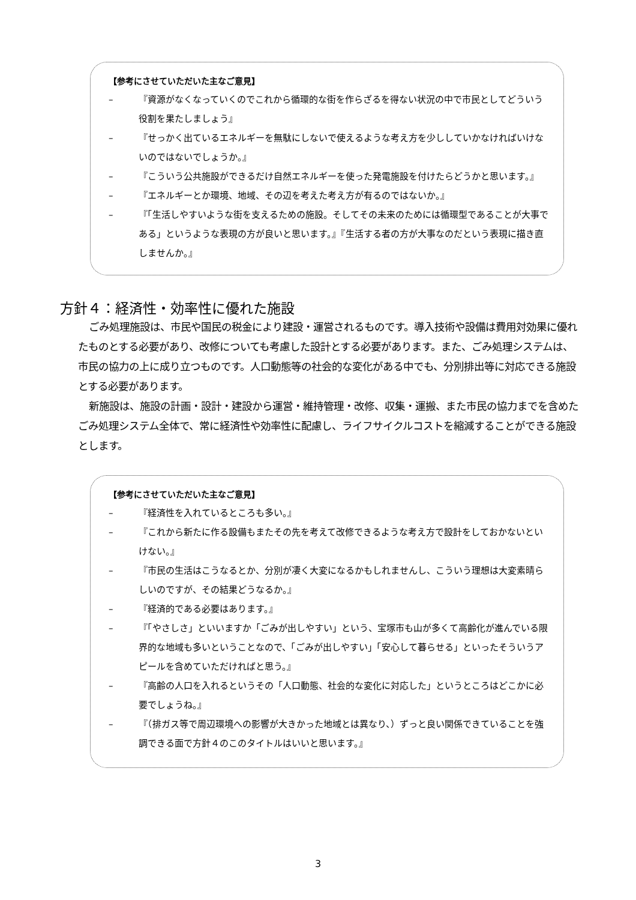【参考にさせていただいた主なご意見】
– 『資源がなくなっていくのでこれから循環的な街を作らざるを得ない状況の中で市民としてどういう役割を果たしましょう』
– 『せっかく出ているエネルギーを無駄にしないで使えるような考え方を少ししていかなければいけないのではないでしょうか。』
– 『こういう公共施設ができるだけ自然エネルギーを使った発電施設を付けたらどうかと思います。』
– 『エネルギーとか環境、地域、その辺を考えた考え方が有るのではないか。』
– 『「生活しやすいような街を支えるための施設。そしてその未来のためには循環型であることが大事である」というような表現の方が良いと思います。』『生活する者の方が大事なのだという表現に描き直しませんか。』
方針４：経済性・効率性に優れた施設
ごみ処理施設は、市民や国民の税金により建設・運営されるものです。導入技術や設備は費用対効果に優れたものとする必要があり、改修についても考慮した設計とする必要があります。また、ごみ処理システムは、市民の協力の上に成り立つものです。人口動態等の社会的な変化がある中でも、分別排出等に対応できる施設とする必要があります。
新施設は、施設の計画・設計・建設から運営・維持管理・改修、収集・運搬、また市民の協力までを含めたごみ処理システム全体で、常に経済性や効率性に配慮し、ライフサイクルコストを縮減することができる施設とします。
【参考にさせていただいた主なご意見】
– 『経済性を入れているところも多い。』
– 『これから新たに作る設備もまたその先を考えて改修できるような考え方で設計をしておかないといけない。』
– 『市民の生活はこうなるとか、分別が凄く大変になるかもしれませんし、こういう理想は大変素晴らしいのですが、その結果どうなるか。』
– 『経済的である必要はあります。』
– 『「やさしさ」といいますか「ごみが出しやすい」という、宝塚市も山が多くて高齢化が進んでいる限界的な地域も多いということなので、「ごみが出しやすい」「安心して暮らせる」といったそういうアピールを含めていただければと思う。』
– 『高齢の人口を入れるというその「人口動態、社会的な変化に対応した」というところはどこかに必要でしょうね。』
– 『（排ガス等で周辺環境への影響が大きかった地域とは異なり、）ずっと良い関係できていることを強調できる面で方針４のこのタイトルはいいと思います。』
3